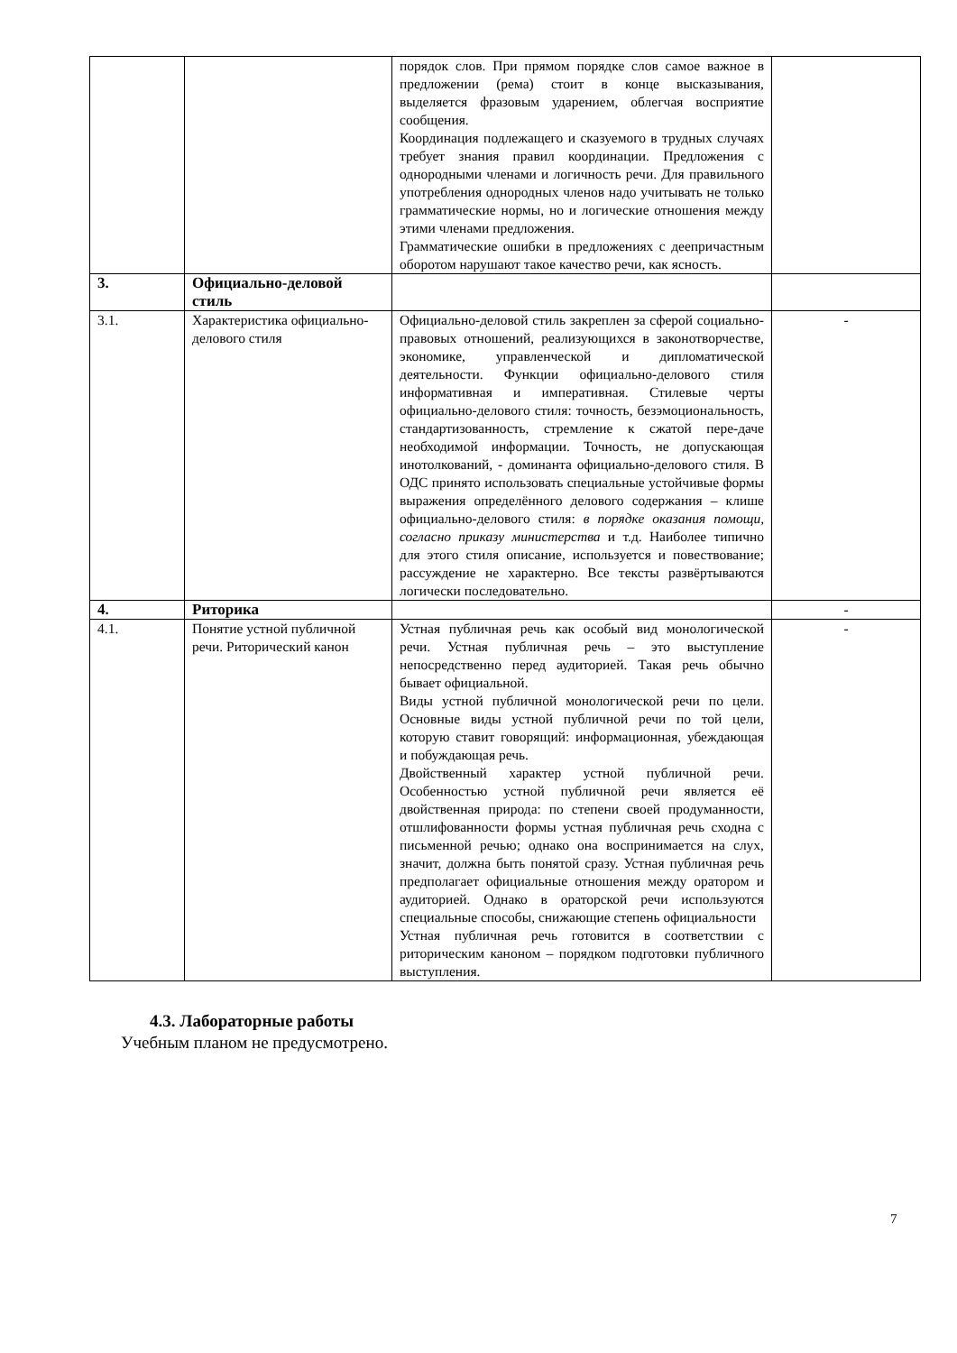| | | порядок слов. При прямом порядке слов самое важное в предложении (рема) стоит в конце высказывания, выделяется фразовым ударением, облегчая восприятие сообщения. Координация подлежащего и сказуемого в трудных случаях требует знания правил координации. Предложения с однородными членами и логичность речи. Для правильного употребления однородных членов надо учитывать не только грамматические нормы, но и логические отношения между этими членами предложения. Грамматические ошибки в предложениях с деепричастным оборотом нарушают такое качество речи, как ясность. | |
| 3. | Официально-деловой стиль | | |
| 3.1. | Характеристика официально-делового стиля | Официально-деловой стиль закреплен за сферой социально-правовых отношений, реализующихся в законотворчестве, экономике, управленческой и дипломатической деятельности. Функции официально-делового стиля информативная и императивная. Стилевые черты официально-делового стиля: точность, безэмоциональность, стандартизованность, стремление к сжатой пере-даче необходимой информации. Точность, не допускающая инотолкований, - доминанта официально-делового стиля. В ОДС принято использовать специальные устойчивые формы выражения определённого делового содержания – клише официально-делового стиля: в порядке оказания помощи, согласно приказу министерства и т.д. Наиболее типично для этого стиля описание, используется и повествование; рассуждение не характерно. Все тексты развёртываются логически последовательно. | - |
| 4. | Риторика | | - |
| 4.1. | Понятие устной публичной речи. Риторический канон | Устная публичная речь как особый вид монологической речи. Устная публичная речь – это выступление непосредственно перед аудиторией. Такая речь обычно бывает официальной. Виды устной публичной монологической речи по цели. Основные виды устной публичной речи по той цели, которую ставит говорящий: информационная, убеждающая и побуждающая речь. Двойственный характер устной публичной речи. Особенностью устной публичной речи является её двойственная природа: по степени своей продуманности, отшлифованности формы устная публичная речь сходна с письменной речью; однако она воспринимается на слух, значит, должна быть понятой сразу. Устная публичная речь предполагает официальные отношения между оратором и аудиторией. Однако в ораторской речи используются специальные способы, снижающие степень официальности Устная публичная речь готовится в соответствии с риторическим каноном – порядком подготовки публичного выступления. | - |
4.3. Лабораторные работы
Учебным планом не предусмотрено.
7